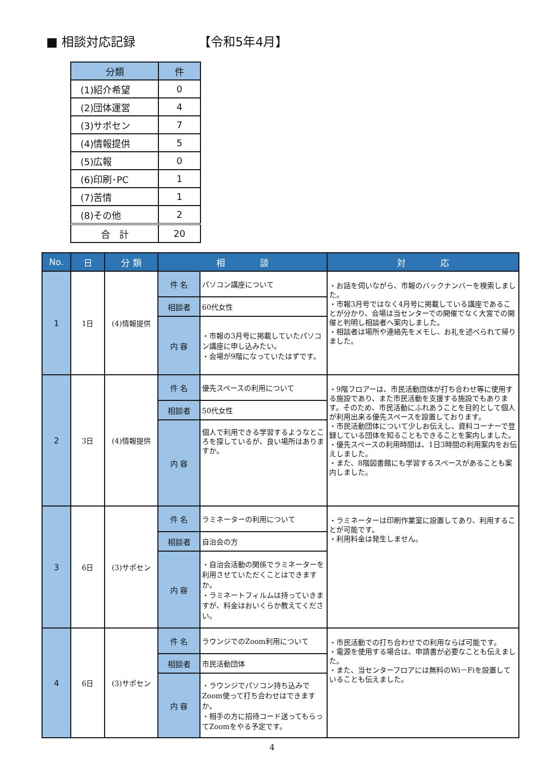■ 相談対応記録 【令和5年4月】
| 分類 | 件 |
| --- | --- |
| (1)紹介希望 | 0 |
| (2)団体運営 | 4 |
| (3)サポセン | 7 |
| (4)情報提供 | 5 |
| (5)広報 | 0 |
| (6)印刷･PC | 1 |
| (7)苦情 | 1 |
| (8)その他 | 2 |
| 合 計 | 20 |
| No. | 日 | 分 類 | 相 談 | | 対 応 |
| --- | --- | --- | --- | --- | --- |
| 1 | 1日 | (4)情報提供 | 件 名 | パソコン講座について | ・お話を伺いながら、市報のバックナンバーを検索しました。 ・市報3月号ではなく4月号に掲載している講座であることが分かり、会場は当センターでの開催でなく大宮での開催と判明し相談者へ案内しました。 ・相談者は場所や連絡先をメモし、お礼を述べられて帰りました。 |
| | | | 相談者 | 60代女性 | |
| | | | 内 容 | ・市報の3月号に掲載していたパソコン講座に申し込みたい。 ・会場が9階になっていたはずです。 | |
| 2 | 3日 | (4)情報提供 | 件 名 | 優先スペースの利用について | ・9階フロアーは、市民活動団体が打ち合わせ等に使用する施設であり、また市民活動を支援する施設でもあります。そのため、市民活動にふれあうことを目的として個人が利用出来る優先スペースを設置しております。 ・市民活動団体について少しお伝えし、資料コーナーで登録している団体を知ることもできることを案内しました。 ・優先スペースの利用時間は、1日3時間の利用案内をお伝えしました。 ・また、8階図書館にも学習するスペースがあることも案内しました。 |
| | | | 相談者 | 50代女性 | |
| | | | 内 容 | 個人で利用できる学習するようなところを探しているが、良い場所はありますか。 | |
| 3 | 6日 | (3)サポセン | 件 名 | ラミネーターの利用について | ・ラミネーターは印刷作業室に設置してあり、利用することが可能です。 ・利用料金は発生しません。 |
| | | | 相談者 | 自治会の方 | |
| | | | 内 容 | ・自治会活動の関係でラミネーターを利用させていただくことはできますか。 ・ラミネートフィルムは持っていきますが、料金はおいくらか教えてください。 | |
| 4 | 6日 | (3)サポセン | 件 名 | ラウンジでのZoom利用について | ・市民活動での打ち合わせでの利用ならば可能です。 ・電源を使用する場合は、申請書が必要なことも伝えました。 ・また、当センターフロアには無料のWi－Fiを設置していることも伝えました。 |
| | | | 相談者 | 市民活動団体 | |
| | | | 内 容 | ・ラウンジでパソコン持ち込みでZoom使って打ち合わせはできますか。 ・相手の方に招待コード送ってもらってZoomをやる予定です。 | |
4